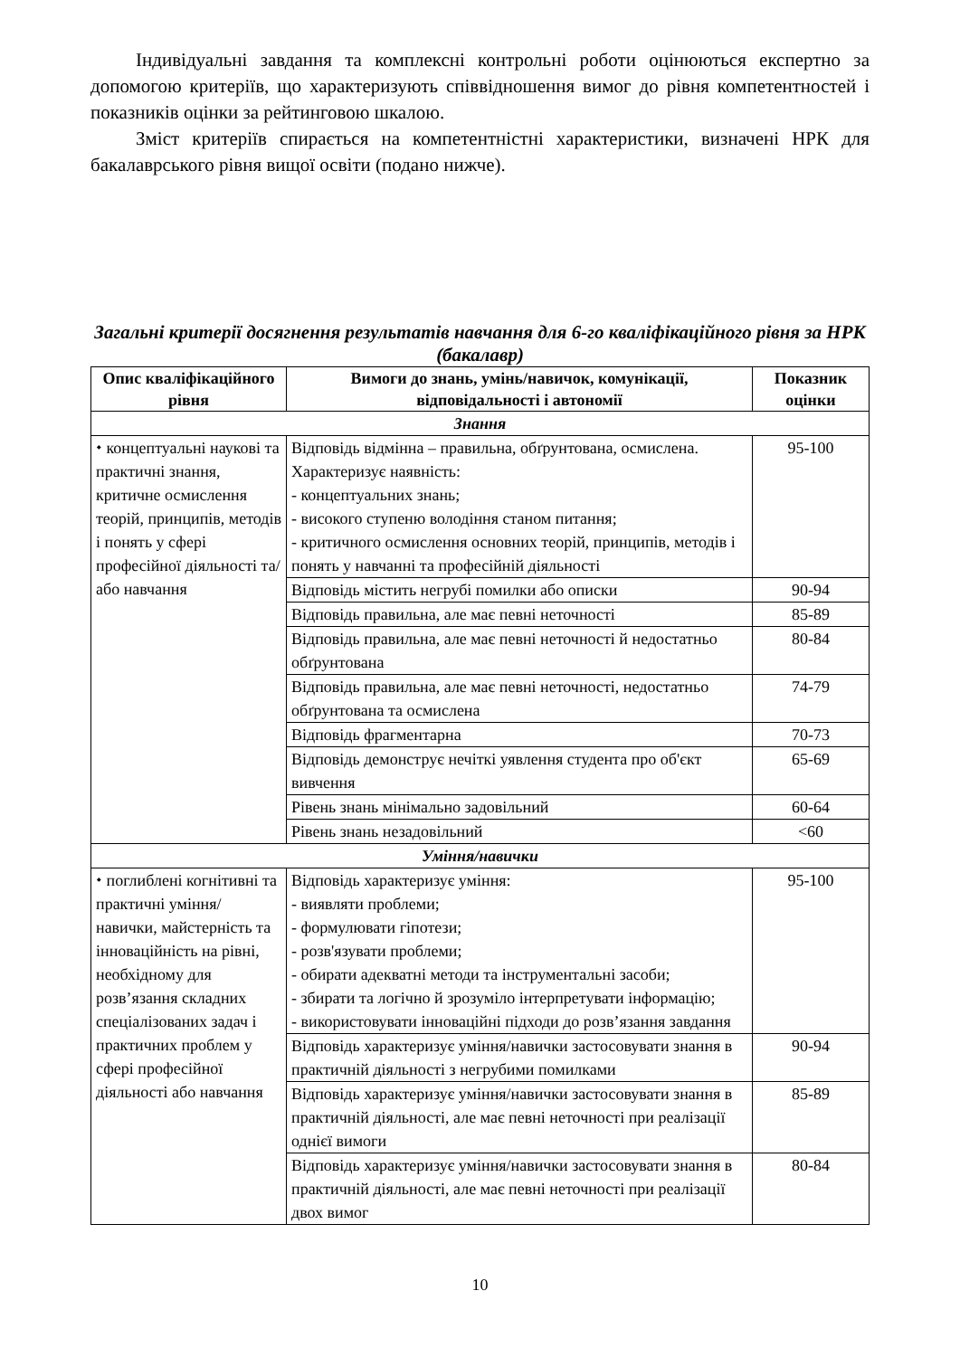Індивідуальні завдання та комплексні контрольні роботи оцінюються експертно за допомогою критеріїв, що характеризують співвідношення вимог до рівня компетентностей і показників оцінки за рейтинговою шкалою.
Зміст критеріїв спирається на компетентністні характеристики, визначені НРК для бакалаврського рівня вищої освіти (подано нижче).
Загальні критерії досягнення результатів навчання для 6-го кваліфікаційного рівня за НРК (бакалавр)
| Опис кваліфікаційного рівня | Вимоги до знань, умінь/навичок, комунікації, відповідальності і автономії | Показник оцінки |
| --- | --- | --- |
| Знання | | |
| ⬩ концептуальні наукові та практичні знання, критичне осмислення теорій, принципів, методів і понять у сфері професійної діяльності та/або навчання | Відповідь відмінна – правильна, обґрунтована, осмислена. Характеризує наявність: - концептуальних знань; - високого ступеню володіння станом питання; - критичного осмислення основних теорій, принципів, методів і понять у навчанні та професійній діяльності | 95-100 |
| | Відповідь містить негрубі помилки або описки | 90-94 |
| | Відповідь правильна, але має певні неточності | 85-89 |
| | Відповідь правильна, але має певні неточності й недостатньо обґрунтована | 80-84 |
| | Відповідь правильна, але має певні неточності, недостатньо обґрунтована та осмислена | 74-79 |
| | Відповідь фрагментарна | 70-73 |
| | Відповідь демонструє нечіткі уявлення студента про об'єкт вивчення | 65-69 |
| | Рівень знань мінімально задовільний | 60-64 |
| | Рівень знань незадовільний | <60 |
| Уміння/навички | | |
| ⬩ поглиблені когнітивні та практичні уміння/навички, майстерність та інноваційність на рівні, необхідному для розв’язання складних спеціалізованих задач і практичних проблем у сфері професійної діяльності або навчання | Відповідь характеризує уміння: - виявляти проблеми; - формулювати гіпотези; - розв'язувати проблеми; - обирати адекватні методи та інструментальні засоби; - збирати та логічно й зрозуміло інтерпретувати інформацію; - використовувати інноваційні підходи до розв’язання завдання | 95-100 |
| | Відповідь характеризує уміння/навички застосовувати знання в практичній діяльності з негрубими помилками | 90-94 |
| | Відповідь характеризує уміння/навички застосовувати знання в практичній діяльності, але має певні неточності при реалізації однієї вимоги | 85-89 |
| | Відповідь характеризує уміння/навички застосовувати знання в практичній діяльності, але має певні неточності при реалізації двох вимог | 80-84 |
10